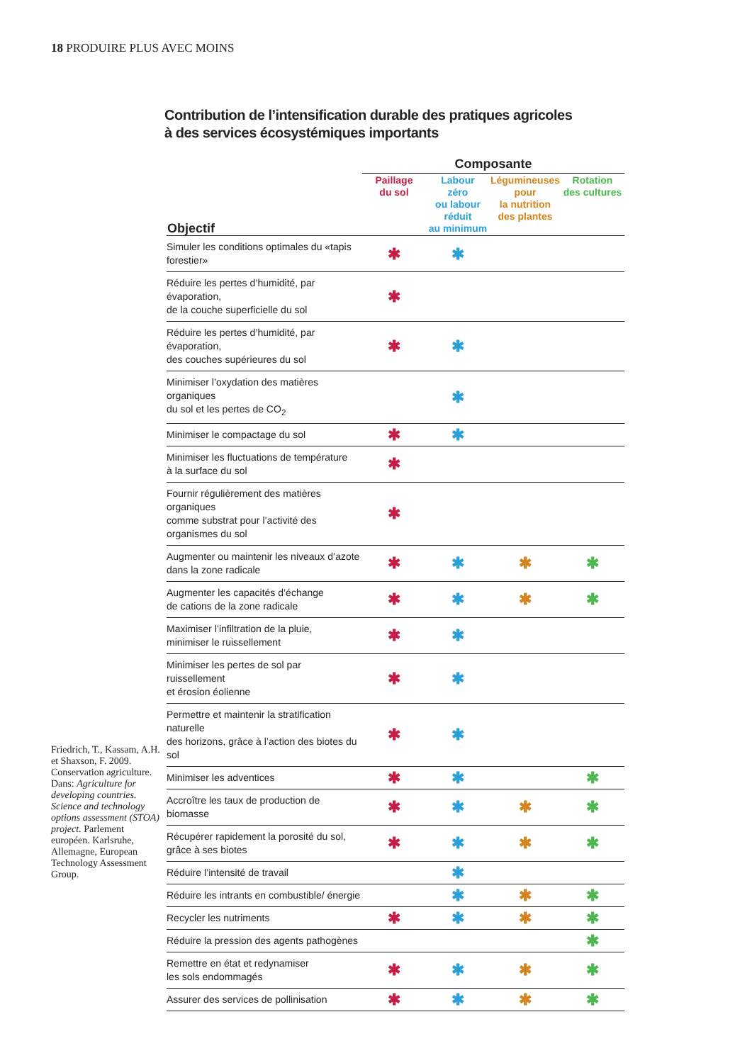18 PRODUIRE PLUS AVEC MOINS
Friedrich, T., Kassam, A.H. et Shaxson, F. 2009. Conservation agriculture. Dans: Agriculture for developing countries. Science and technology options assessment (STOA) project. Parlement européen. Karlsruhe, Allemagne, European Technology Assessment Group.
Contribution de l’intensification durable des pratiques agricoles
à des services écosystémiques importants
| | Composante | | | |
| --- | --- | --- | --- | --- |
| Objectif | Paillage du sol | Labour zéro ou labour réduit au minimum | Légumineuses pour la nutrition des plantes | Rotation des cultures |
| Simuler les conditions optimales du «tapis forestier» | ✱ | ✱ | | |
| Réduire les pertes d’humidité, par évaporation, de la couche superficielle du sol | ✱ | | | |
| Réduire les pertes d’humidité, par évaporation, des couches supérieures du sol | ✱ | ✱ | | |
| Minimiser l’oxydation des matières organiques du sol et les pertes de CO<sub>2</sub> | | ✱ | | |
| Minimiser le compactage du sol | ✱ | ✱ | | |
| Minimiser les fluctuations de température à la surface du sol | ✱ | | | |
| Fournir régulièrement des matières organiques comme substrat pour l’activité des organismes du sol | ✱ | | | |
| Augmenter ou maintenir les niveaux d’azote dans la zone radicale | ✱ | ✱ | ✱ | ✱ |
| Augmenter les capacités d’échange de cations de la zone radicale | ✱ | ✱ | ✱ | ✱ |
| Maximiser l’infiltration de la pluie, minimiser le ruissellement | ✱ | ✱ | | |
| Minimiser les pertes de sol par ruissellement et érosion éolienne | ✱ | ✱ | | |
| Permettre et maintenir la stratification naturelle des horizons, grâce à l’action des biotes du sol | ✱ | ✱ | | |
| Minimiser les adventices | ✱ | ✱ | | ✱ |
| Accroître les taux de production de biomasse | ✱ | ✱ | ✱ | ✱ |
| Récupérer rapidement la porosité du sol, grâce à ses biotes | ✱ | ✱ | ✱ | ✱ |
| Réduire l’intensité de travail | | ✱ | | |
| Réduire les intrants en combustible/ énergie | | ✱ | ✱ | ✱ |
| Recycler les nutriments | ✱ | ✱ | ✱ | ✱ |
| Réduire la pression des agents pathogènes | | | | ✱ |
| Remettre en état et redynamiser les sols endommagés | ✱ | ✱ | ✱ | ✱ |
| Assurer des services de pollinisation | ✱ | ✱ | ✱ | ✱ |